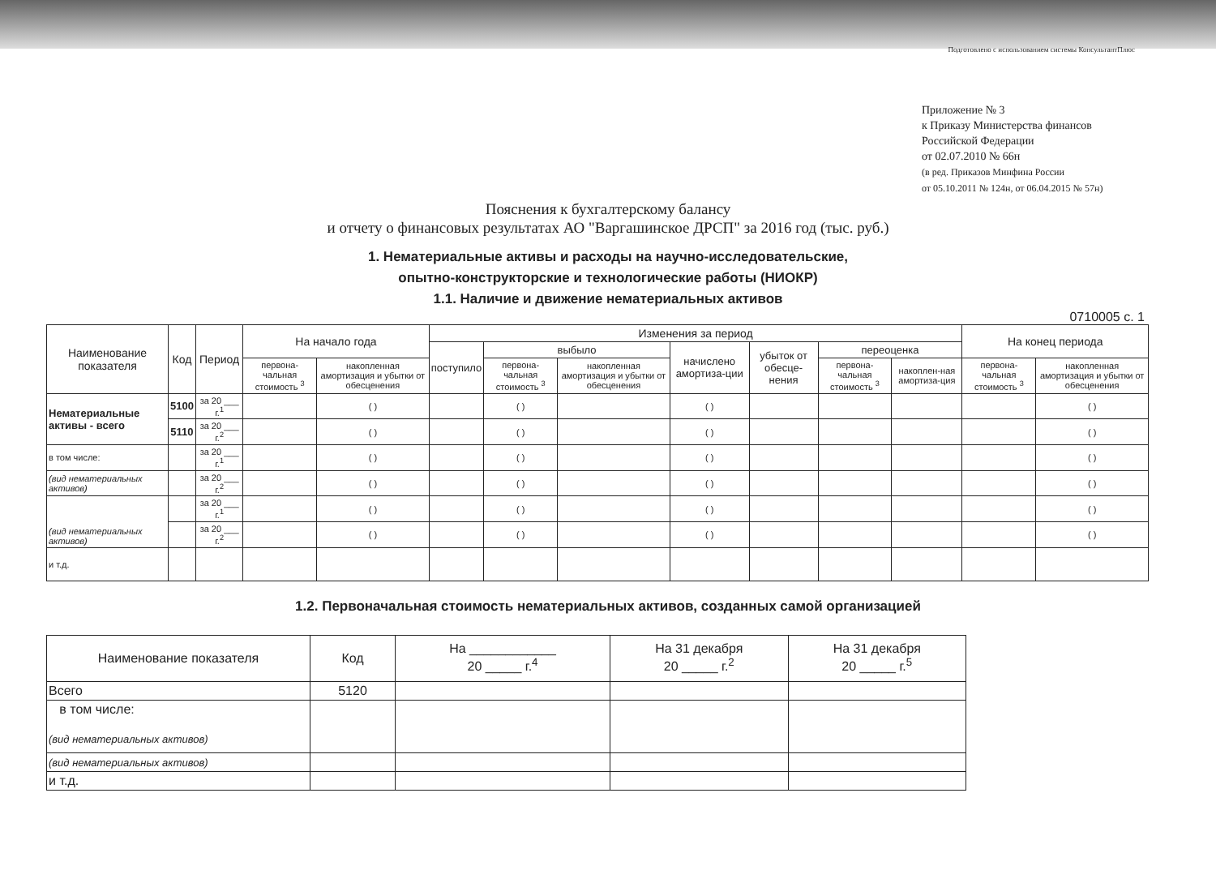Подготовлено с использованием системы КонсультантПлюс
Приложение № 3
к Приказу Министерства финансов
Российской Федерации
от 02.07.2010 № 66н
(в ред. Приказов Минфина России
от 05.10.2011 № 124н, от 06.04.2015 № 57н)
Пояснения к бухгалтерскому балансу
и отчету о финансовых результатах АО "Варгашинское ДРСП" за 2016 год (тыс. руб.)
1. Нематериальные активы и расходы на научно-исследовательские,
опытно-конструкторские и технологические работы (НИОКР)
1.1. Наличие и движение нематериальных активов
0710005 с. 1
| Наименование показателя | Код | Период | На начало года | | Изменения за период | | | | | | | На конец периода | |
| --- | --- | --- | --- | --- | --- | --- | --- | --- | --- | --- | --- | --- | --- |
| | | | | | поступило | выбыло | | начислено амортиза-ции | убыток от обесце-нения | переоценка | | | |
| | | | первона-чальная стоимость <sup>3</sup> | накопленная амортизация и убытки от обесценения | | первона-чальная стоимость <sup>3</sup> | накопленная амортизация и убытки от обесценения | | | первона-чальная стоимость <sup>3</sup> | накоплен-ная амортиза-ция | первона-чальная стоимость <sup>3</sup> | накопленная амортизация и убытки от обесценения |
| Нематериальные активы - всего | 5100 | за 20 ___ г.<sup>1</sup> | | ( ) | | ( ) | | ( ) | | | | | ( ) |
| | 5110 | за 20 ___ г.<sup>2</sup> | | ( ) | | ( ) | | ( ) | | | | | ( ) |
| в том числе: | | за 20 ___ г.<sup>1</sup> | | ( ) | | ( ) | | ( ) | | | | | ( ) |
| (вид нематериальных активов) | | за 20 ___ г.<sup>2</sup> | | ( ) | | ( ) | | ( ) | | | | | ( ) |
| (вид нематериальных активов) | | за 20 ___ г.<sup>1</sup> | | ( ) | | ( ) | | ( ) | | | | | ( ) |
| | | за 20 ___ г.<sup>2</sup> | | ( ) | | ( ) | | ( ) | | | | | ( ) |
| и т.д. | | | | | | | | | | | | | |
1.2. Первоначальная стоимость нематериальных активов, созданных самой организацией
| Наименование показателя | Код | На ____________ 20 _____ г.<sup>4</sup> | На 31 декабря 20 _____ г.<sup>2</sup> | На 31 декабря 20 _____ г.<sup>5</sup> |
| --- | --- | --- | --- | --- |
| Всего | 5120 | | | |
| в том числе: (вид нематериальных активов) | | | | |
| (вид нематериальных активов) | | | | |
| и т.д. | | | | |